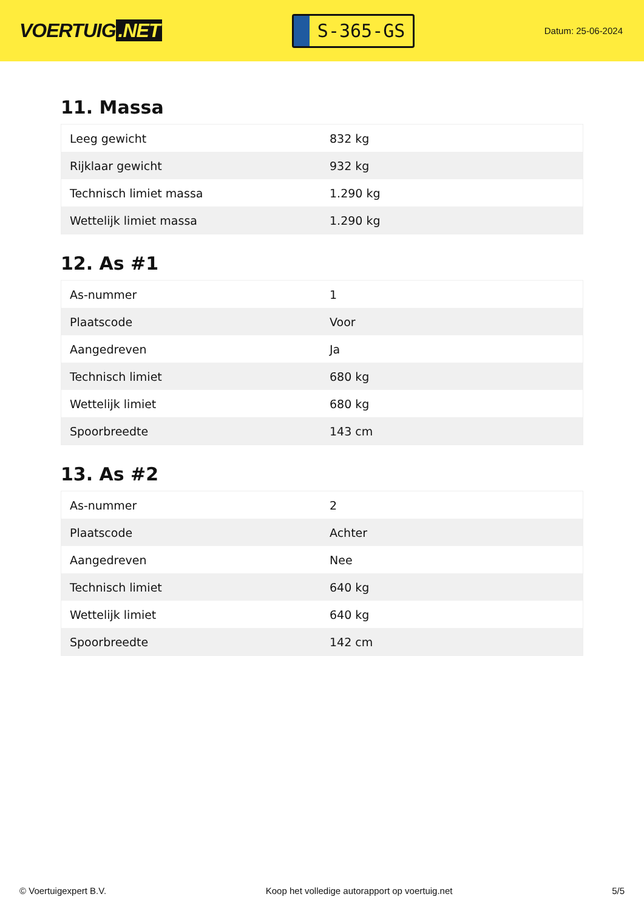VOERTUIG.NET
S-365-GS
Datum: 25-06-2024
11. Massa
| Leeg gewicht | 832 kg |
| Rijklaar gewicht | 932 kg |
| Technisch limiet massa | 1.290 kg |
| Wettelijk limiet massa | 1.290 kg |
12. As #1
| As-nummer | 1 |
| Plaatscode | Voor |
| Aangedreven | Ja |
| Technisch limiet | 680 kg |
| Wettelijk limiet | 680 kg |
| Spoorbreedte | 143 cm |
13. As #2
| As-nummer | 2 |
| Plaatscode | Achter |
| Aangedreven | Nee |
| Technisch limiet | 640 kg |
| Wettelijk limiet | 640 kg |
| Spoorbreedte | 142 cm |
© Voertuigexpert B.V. Koop het volledige autorapport op voertuig.net 5/5